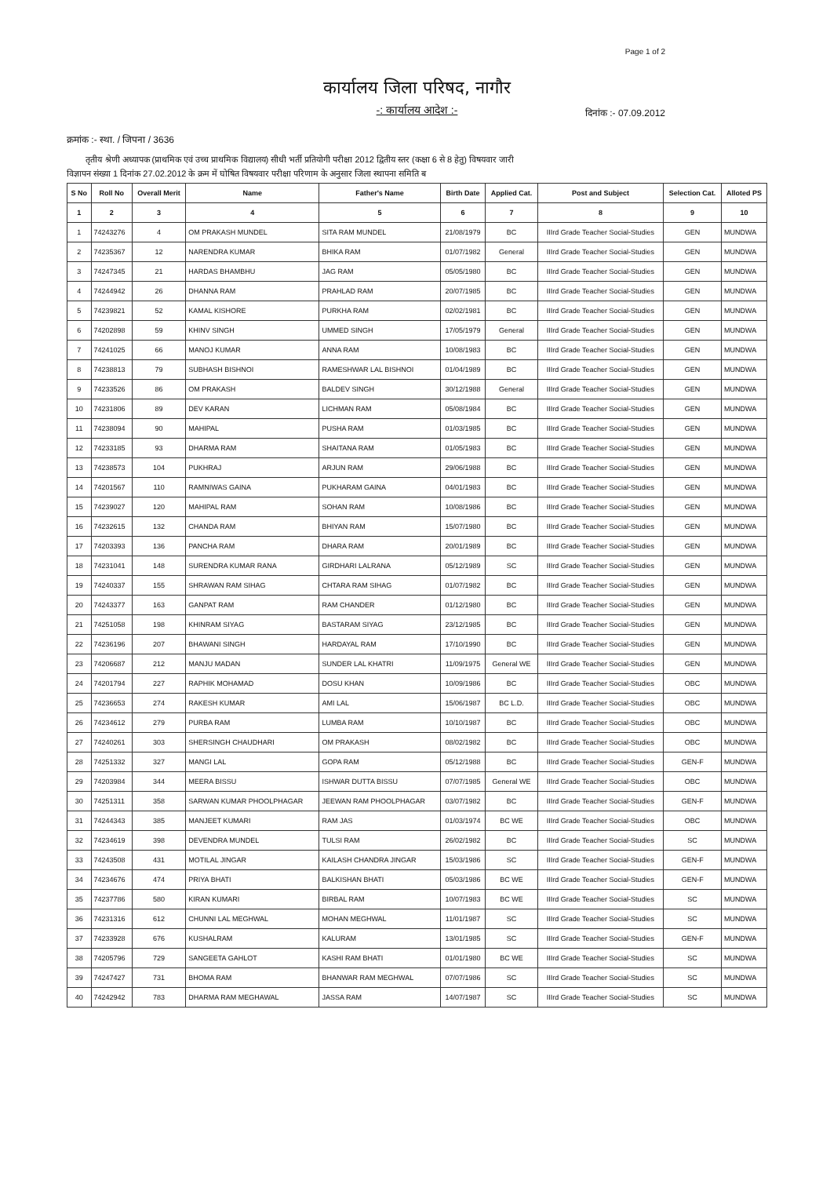Page 1 of 2
कार्यालय जिला परिषद, नागौर
-: कार्यालय आदेश :-
दिनांक :- 07.09.2012
क्रमांक :- स्था. / जिपना / 3636
तृतीय श्रेणी अध्यापक (प्राथमिक एवं उच्च प्राथमिक विद्यालय) सीधी भर्ती प्रतियोगी परीक्षा 2012 द्वितीय स्तर (कक्षा 6 से 8 हेतु) विषयवार जारी
विज्ञापन संख्या 1 दिनांक 27.02.2012 के क्रम में घोषित विषयवार परीक्षा परिणाम के अनुसार जिला स्थापना समिति ब
| S No | Roll No | Overall Merit | Name | Father's Name | Birth Date | Applied Cat. | Post and Subject | Selection Cat. | Alloted PS |
| --- | --- | --- | --- | --- | --- | --- | --- | --- | --- |
| 1 | 2 | 3 | 4 | 5 | 6 | 7 | 8 | 9 | 10 |
| 1 | 74243276 | 4 | OM PRAKASH MUNDEL | SITA RAM MUNDEL | 21/08/1979 | BC | IIIrd Grade Teacher Social-Studies | GEN | MUNDWA |
| 2 | 74235367 | 12 | NARENDRA KUMAR | BHIKA RAM | 01/07/1982 | General | IIIrd Grade Teacher Social-Studies | GEN | MUNDWA |
| 3 | 74247345 | 21 | HARDAS BHAMBHU | JAG RAM | 05/05/1980 | BC | IIIrd Grade Teacher Social-Studies | GEN | MUNDWA |
| 4 | 74244942 | 26 | DHANNA RAM | PRAHLAD RAM | 20/07/1985 | BC | IIIrd Grade Teacher Social-Studies | GEN | MUNDWA |
| 5 | 74239821 | 52 | KAMAL KISHORE | PURKHA RAM | 02/02/1981 | BC | IIIrd Grade Teacher Social-Studies | GEN | MUNDWA |
| 6 | 74202898 | 59 | KHINV SINGH | UMMED SINGH | 17/05/1979 | General | IIIrd Grade Teacher Social-Studies | GEN | MUNDWA |
| 7 | 74241025 | 66 | MANOJ KUMAR | ANNA RAM | 10/08/1983 | BC | IIIrd Grade Teacher Social-Studies | GEN | MUNDWA |
| 8 | 74238813 | 79 | SUBHASH BISHNOI | RAMESHWAR LAL BISHNOI | 01/04/1989 | BC | IIIrd Grade Teacher Social-Studies | GEN | MUNDWA |
| 9 | 74233526 | 86 | OM PRAKASH | BALDEV SINGH | 30/12/1988 | General | IIIrd Grade Teacher Social-Studies | GEN | MUNDWA |
| 10 | 74231806 | 89 | DEV KARAN | LICHMAN RAM | 05/08/1984 | BC | IIIrd Grade Teacher Social-Studies | GEN | MUNDWA |
| 11 | 74238094 | 90 | MAHIPAL | PUSHA RAM | 01/03/1985 | BC | IIIrd Grade Teacher Social-Studies | GEN | MUNDWA |
| 12 | 74233185 | 93 | DHARMA RAM | SHAITANA RAM | 01/05/1983 | BC | IIIrd Grade Teacher Social-Studies | GEN | MUNDWA |
| 13 | 74238573 | 104 | PUKHRAJ | ARJUN RAM | 29/06/1988 | BC | IIIrd Grade Teacher Social-Studies | GEN | MUNDWA |
| 14 | 74201567 | 110 | RAMNIWAS GAINA | PUKHARAM GAINA | 04/01/1983 | BC | IIIrd Grade Teacher Social-Studies | GEN | MUNDWA |
| 15 | 74239027 | 120 | MAHIPAL RAM | SOHAN RAM | 10/08/1986 | BC | IIIrd Grade Teacher Social-Studies | GEN | MUNDWA |
| 16 | 74232615 | 132 | CHANDA RAM | BHIYAN RAM | 15/07/1980 | BC | IIIrd Grade Teacher Social-Studies | GEN | MUNDWA |
| 17 | 74203393 | 136 | PANCHA RAM | DHARA RAM | 20/01/1989 | BC | IIIrd Grade Teacher Social-Studies | GEN | MUNDWA |
| 18 | 74231041 | 148 | SURENDRA KUMAR RANA | GIRDHARI LALRANA | 05/12/1989 | SC | IIIrd Grade Teacher Social-Studies | GEN | MUNDWA |
| 19 | 74240337 | 155 | SHRAWAN RAM SIHAG | CHTARA RAM SIHAG | 01/07/1982 | BC | IIIrd Grade Teacher Social-Studies | GEN | MUNDWA |
| 20 | 74243377 | 163 | GANPAT RAM | RAM CHANDER | 01/12/1980 | BC | IIIrd Grade Teacher Social-Studies | GEN | MUNDWA |
| 21 | 74251058 | 198 | KHINRAM SIYAG | BASTARAM SIYAG | 23/12/1985 | BC | IIIrd Grade Teacher Social-Studies | GEN | MUNDWA |
| 22 | 74236196 | 207 | BHAWANI SINGH | HARDAYAL RAM | 17/10/1990 | BC | IIIrd Grade Teacher Social-Studies | GEN | MUNDWA |
| 23 | 74206687 | 212 | MANJU MADAN | SUNDER LAL KHATRI | 11/09/1975 | General WE | IIIrd Grade Teacher Social-Studies | GEN | MUNDWA |
| 24 | 74201794 | 227 | RAPHIK MOHAMAD | DOSU KHAN | 10/09/1986 | BC | IIIrd Grade Teacher Social-Studies | OBC | MUNDWA |
| 25 | 74236653 | 274 | RAKESH KUMAR | AMI LAL | 15/06/1987 | BC L.D. | IIIrd Grade Teacher Social-Studies | OBC | MUNDWA |
| 26 | 74234612 | 279 | PURBA RAM | LUMBA RAM | 10/10/1987 | BC | IIIrd Grade Teacher Social-Studies | OBC | MUNDWA |
| 27 | 74240261 | 303 | SHERSINGH CHAUDHARI | OM PRAKASH | 08/02/1982 | BC | IIIrd Grade Teacher Social-Studies | OBC | MUNDWA |
| 28 | 74251332 | 327 | MANGI LAL | GOPA RAM | 05/12/1988 | BC | IIIrd Grade Teacher Social-Studies | GEN-F | MUNDWA |
| 29 | 74203984 | 344 | MEERA BISSU | ISHWAR DUTTA BISSU | 07/07/1985 | General WE | IIIrd Grade Teacher Social-Studies | OBC | MUNDWA |
| 30 | 74251311 | 358 | SARWAN KUMAR PHOOLPHAGAR | JEEWAN RAM PHOOLPHAGAR | 03/07/1982 | BC | IIIrd Grade Teacher Social-Studies | GEN-F | MUNDWA |
| 31 | 74244343 | 385 | MANJEET KUMARI | RAM JAS | 01/03/1974 | BC WE | IIIrd Grade Teacher Social-Studies | OBC | MUNDWA |
| 32 | 74234619 | 398 | DEVENDRA MUNDEL | TULSI RAM | 26/02/1982 | BC | IIIrd Grade Teacher Social-Studies | SC | MUNDWA |
| 33 | 74243508 | 431 | MOTILAL JINGAR | KAILASH CHANDRA JINGAR | 15/03/1986 | SC | IIIrd Grade Teacher Social-Studies | GEN-F | MUNDWA |
| 34 | 74234676 | 474 | PRIYA BHATI | BALKISHAN BHATI | 05/03/1986 | BC WE | IIIrd Grade Teacher Social-Studies | GEN-F | MUNDWA |
| 35 | 74237786 | 580 | KIRAN KUMARI | BIRBAL RAM | 10/07/1983 | BC WE | IIIrd Grade Teacher Social-Studies | SC | MUNDWA |
| 36 | 74231316 | 612 | CHUNNI LAL MEGHWAL | MOHAN MEGHWAL | 11/01/1987 | SC | IIIrd Grade Teacher Social-Studies | SC | MUNDWA |
| 37 | 74233928 | 676 | KUSHALRAM | KALURAM | 13/01/1985 | SC | IIIrd Grade Teacher Social-Studies | GEN-F | MUNDWA |
| 38 | 74205796 | 729 | SANGEETA GAHLOT | KASHI RAM BHATI | 01/01/1980 | BC WE | IIIrd Grade Teacher Social-Studies | SC | MUNDWA |
| 39 | 74247427 | 731 | BHOMA RAM | BHANWAR RAM MEGHWAL | 07/07/1986 | SC | IIIrd Grade Teacher Social-Studies | SC | MUNDWA |
| 40 | 74242942 | 783 | DHARMA RAM MEGHAWAL | JASSA RAM | 14/07/1987 | SC | IIIrd Grade Teacher Social-Studies | SC | MUNDWA |